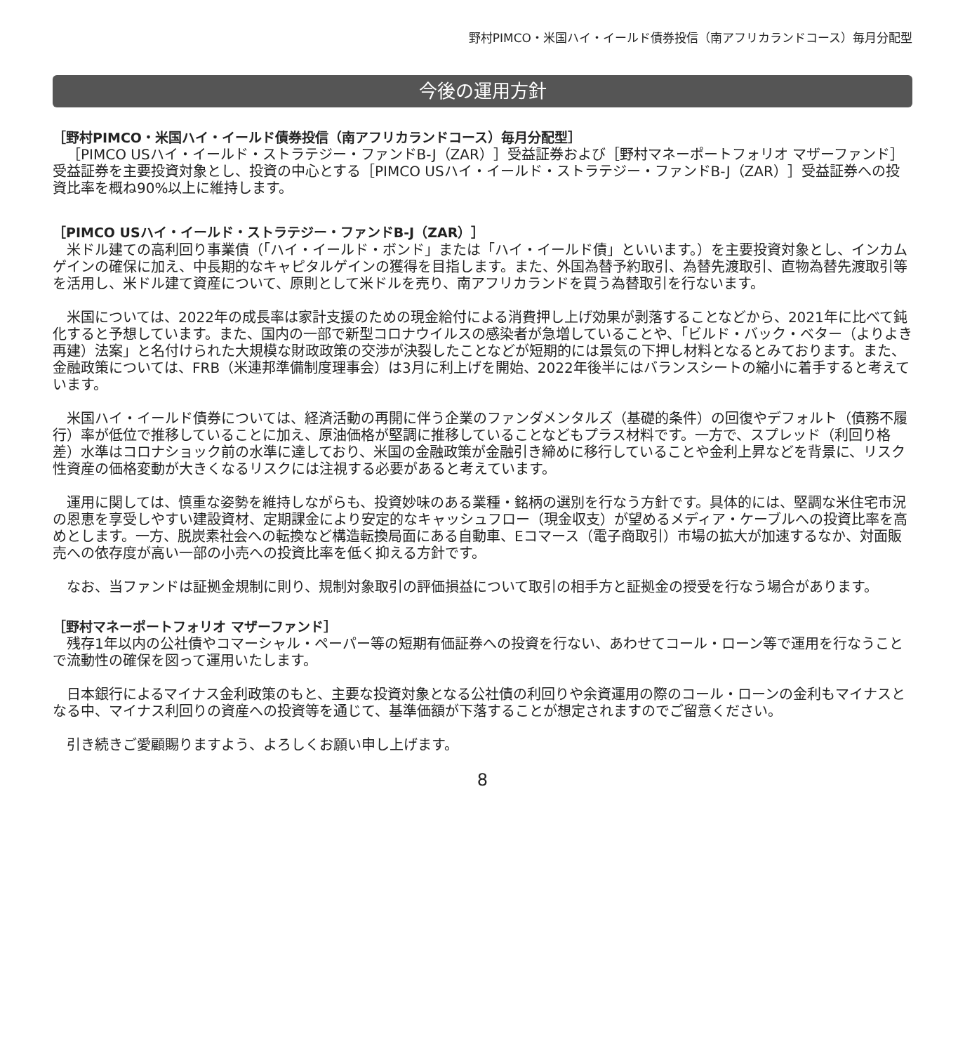野村PIMCO・米国ハイ・イールド債券投信（南アフリカランドコース）毎月分配型
今後の運用方針
［野村PIMCO・米国ハイ・イールド債券投信（南アフリカランドコース）毎月分配型］
［PIMCO USハイ・イールド・ストラテジー・ファンドB-J（ZAR）］受益証券および［野村マネーポートフォリオ マザーファンド］受益証券を主要投資対象とし、投資の中心とする［PIMCO USハイ・イールド・ストラテジー・ファンドB-J（ZAR）］受益証券への投資比率を概ね90%以上に維持します。
［PIMCO USハイ・イールド・ストラテジー・ファンドB-J（ZAR）］
米ドル建ての高利回り事業債（「ハイ・イールド・ボンド」または「ハイ・イールド債」といいます。）を主要投資対象とし、インカムゲインの確保に加え、中長期的なキャピタルゲインの獲得を目指します。また、外国為替予約取引、為替先渡取引、直物為替先渡取引等を活用し、米ドル建て資産について、原則として米ドルを売り、南アフリカランドを買う為替取引を行ないます。
米国については、2022年の成長率は家計支援のための現金給付による消費押し上げ効果が剥落することなどから、2021年に比べて鈍化すると予想しています。また、国内の一部で新型コロナウイルスの感染者が急増していることや、「ビルド・バック・ベター（よりよき再建）法案」と名付けられた大規模な財政政策の交渉が決裂したことなどが短期的には景気の下押し材料となるとみております。また、金融政策については、FRB（米連邦準備制度理事会）は3月に利上げを開始、2022年後半にはバランスシートの縮小に着手すると考えています。
米国ハイ・イールド債券については、経済活動の再開に伴う企業のファンダメンタルズ（基礎的条件）の回復やデフォルト（債務不履行）率が低位で推移していることに加え、原油価格が堅調に推移していることなどもプラス材料です。一方で、スプレッド（利回り格差）水準はコロナショック前の水準に達しており、米国の金融政策が金融引き締めに移行していることや金利上昇などを背景に、リスク性資産の価格変動が大きくなるリスクには注視する必要があると考えています。
運用に関しては、慎重な姿勢を維持しながらも、投資妙味のある業種・銘柄の選別を行なう方針です。具体的には、堅調な米住宅市況の恩恵を享受しやすい建設資材、定期課金により安定的なキャッシュフロー（現金収支）が望めるメディア・ケーブルへの投資比率を高めとします。一方、脱炭素社会への転換など構造転換局面にある自動車、Eコマース（電子商取引）市場の拡大が加速するなか、対面販売への依存度が高い一部の小売への投資比率を低く抑える方針です。
なお、当ファンドは証拠金規制に則り、規制対象取引の評価損益について取引の相手方と証拠金の授受を行なう場合があります。
［野村マネーポートフォリオ マザーファンド］
残存1年以内の公社債やコマーシャル・ペーパー等の短期有価証券への投資を行ない、あわせてコール・ローン等で運用を行なうことで流動性の確保を図って運用いたします。
日本銀行によるマイナス金利政策のもと、主要な投資対象となる公社債の利回りや余資運用の際のコール・ローンの金利もマイナスとなる中、マイナス利回りの資産への投資等を通じて、基準価額が下落することが想定されますのでご留意ください。
引き続きご愛顧賜りますよう、よろしくお願い申し上げます。
8